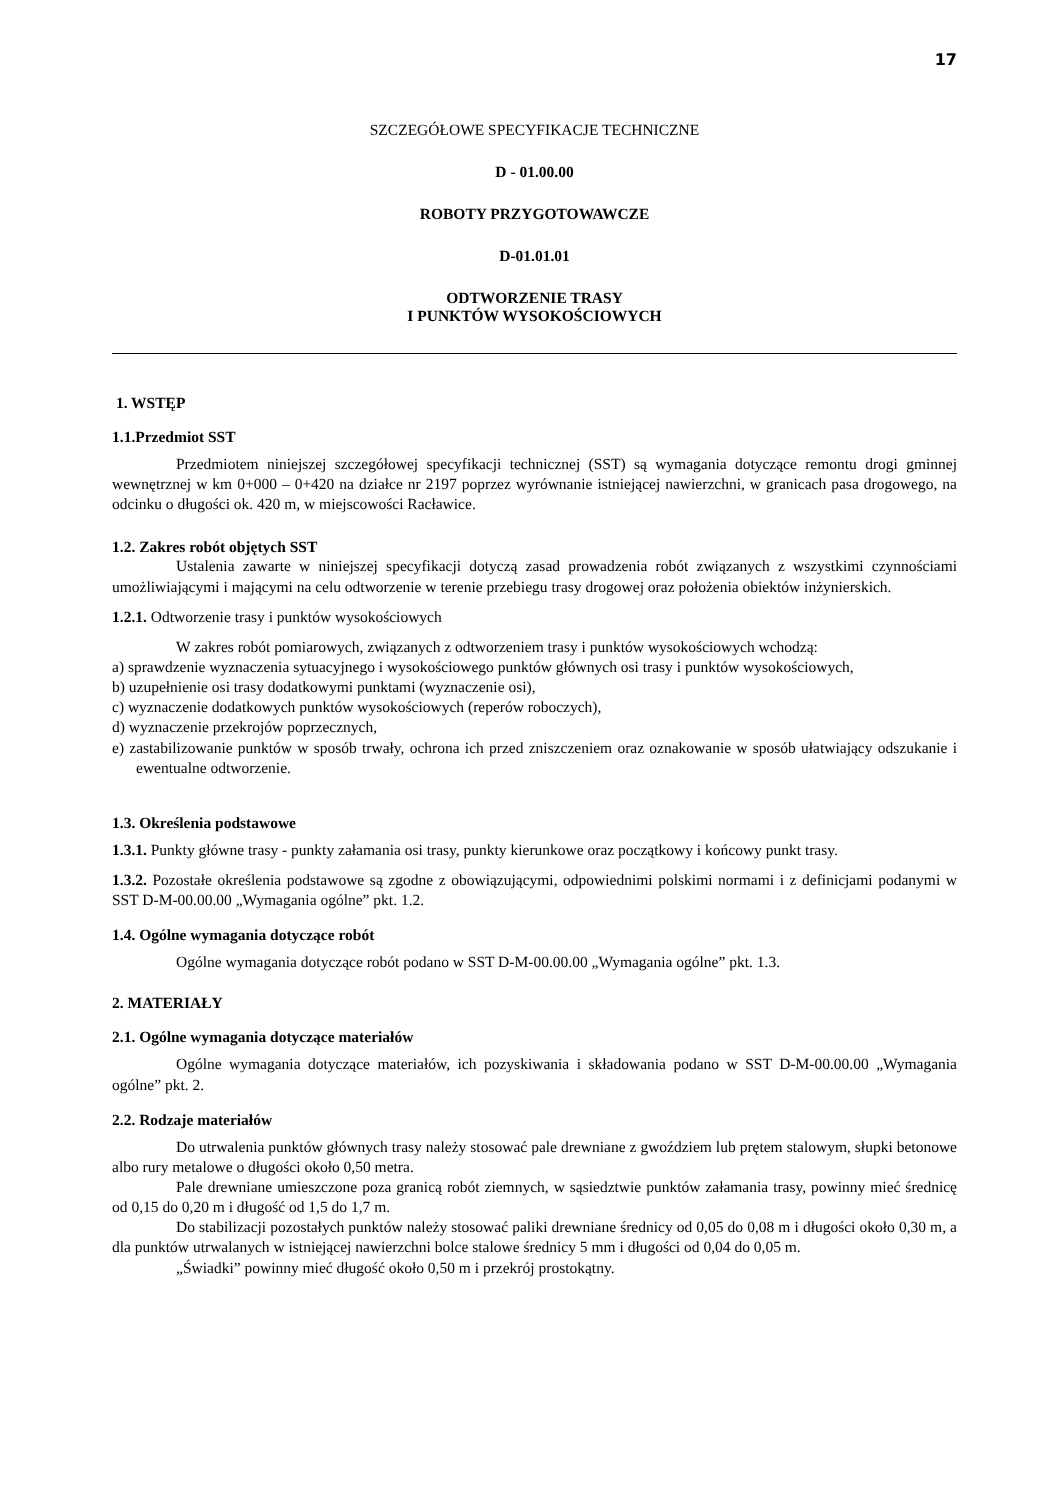17
SZCZEGÓŁOWE SPECYFIKACJE TECHNICZNE
D - 01.00.00
ROBOTY PRZYGOTOWAWCZE
D-01.01.01
ODTWORZENIE TRASY
I PUNKTÓW WYSOKOŚCIOWYCH
1. WSTĘP
1.1.Przedmiot SST
Przedmiotem niniejszej szczegółowej specyfikacji technicznej (SST) są wymagania dotyczące remontu drogi gminnej wewnętrznej w km 0+000 – 0+420 na działce nr 2197 poprzez wyrównanie istniejącej nawierzchni, w granicach pasa drogowego, na odcinku o długości ok. 420 m, w miejscowości Racławice.
1.2. Zakres robót objętych SST
Ustalenia zawarte w niniejszej specyfikacji dotyczą zasad prowadzenia robót związanych z wszystkimi czynnościami umożliwiającymi i mającymi na celu odtworzenie w terenie przebiegu trasy drogowej oraz położenia obiektów inżynierskich.
1.2.1. Odtworzenie trasy i punktów wysokościowych
W zakres robót pomiarowych, związanych z odtworzeniem trasy i punktów wysokościowych wchodzą:
a) sprawdzenie wyznaczenia sytuacyjnego i wysokościowego punktów głównych osi trasy i punktów wysokościowych,
b) uzupełnienie osi trasy dodatkowymi punktami (wyznaczenie osi),
c) wyznaczenie dodatkowych punktów wysokościowych (reperów roboczych),
d) wyznaczenie przekrojów poprzecznych,
e) zastabilizowanie punktów w sposób trwały, ochrona ich przed zniszczeniem oraz oznakowanie w sposób ułatwiający odszukanie i ewentualne odtworzenie.
1.3. Określenia podstawowe
1.3.1. Punkty główne trasy - punkty załamania osi trasy, punkty kierunkowe oraz początkowy i końcowy punkt trasy.
1.3.2. Pozostałe określenia podstawowe są zgodne z obowiązującymi, odpowiednimi polskimi normami i z definicjami podanymi w SST D-M-00.00.00 „Wymagania ogólne” pkt. 1.2.
1.4. Ogólne wymagania dotyczące robót
Ogólne wymagania dotyczące robót podano w SST D-M-00.00.00 „Wymagania ogólne” pkt. 1.3.
2. MATERIAŁY
2.1. Ogólne wymagania dotyczące materiałów
Ogólne wymagania dotyczące materiałów, ich pozyskiwania i składowania podano w SST D-M-00.00.00 „Wymagania ogólne” pkt. 2.
2.2. Rodzaje materiałów
Do utrwalenia punktów głównych trasy należy stosować pale drewniane z gwoździem lub prętem stalowym, słupki betonowe albo rury metalowe o długości około 0,50 metra.
Pale drewniane umieszczone poza granicą robót ziemnych, w sąsiedztwie punktów załamania trasy, powinny mieć średnicę od 0,15 do 0,20 m i długość od 1,5 do 1,7 m.
Do stabilizacji pozostałych punktów należy stosować paliki drewniane średnicy od 0,05 do 0,08 m i długości około 0,30 m, a dla punktów utrwalanych w istniejącej nawierzchni bolce stalowe średnicy 5 mm i długości od 0,04 do 0,05 m.
„Świadki” powinny mieć długość około 0,50 m i przekrój prostokątny.